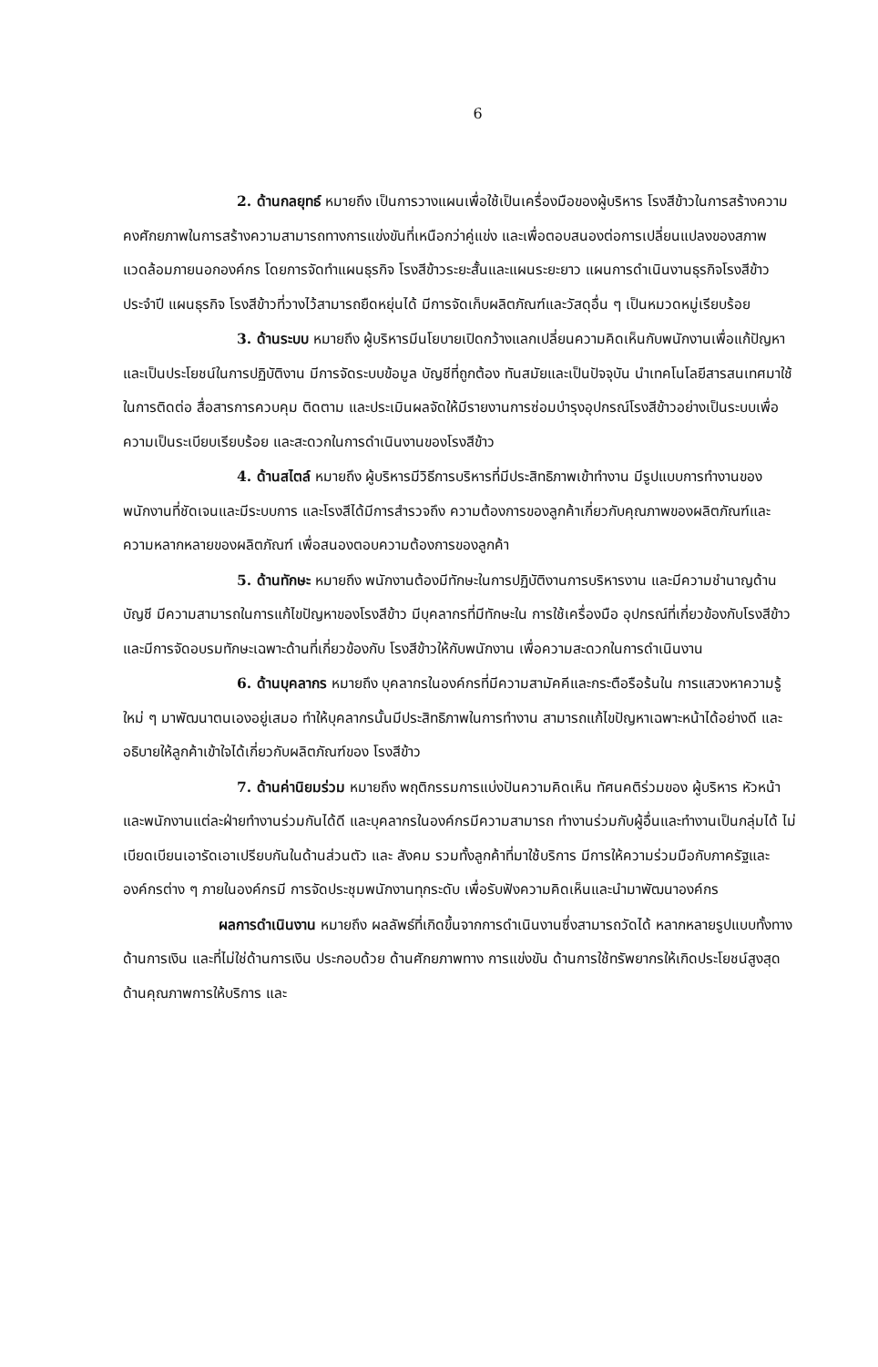6
2. ด้านกลยุทธ์ หมายถึง เป็นการวางแผนเพื่อใช้เป็นเครื่องมือของผู้บริหาร โรงสีข้าวในการสร้างความคงศักยภาพในการสร้างความสามารถทางการแข่งขันที่เหนือกว่าคู่แข่ง และเพื่อตอบสนองต่อการเปลี่ยนแปลงของสภาพแวดล้อมภายนอกองค์กร โดยการจัดทำแผนธุรกิจ โรงสีข้าวระยะสั้นและแผนระยะยาว แผนการดำเนินงานธุรกิจโรงสีข้าวประจำปี แผนธุรกิจ โรงสีข้าวที่วางไว้สามารถยืดหยุ่นได้ มีการจัดเก็บผลิตภัณฑ์และวัสดุอื่น ๆ เป็นหมวดหมู่เรียบร้อย
3. ด้านระบบ หมายถึง ผู้บริหารมีนโยบายเปิดกว้างแลกเปลี่ยนความคิดเห็นกับพนักงานเพื่อแก้ปัญหาและเป็นประโยชน์ในการปฏิบัติงาน มีการจัดระบบข้อมูล บัญชีที่ถูกต้อง ทันสมัยและเป็นปัจจุบัน นำเทคโนโลยีสารสนเทศมาใช้ในการติดต่อ สื่อสารการควบคุม ติดตาม และประเมินผลจัดให้มีรายงานการซ่อมบำรุงอุปกรณ์โรงสีข้าวอย่างเป็นระบบเพื่อความเป็นระเบียบเรียบร้อย และสะดวกในการดำเนินงานของโรงสีข้าว
4. ด้านสไตล์ หมายถึง ผู้บริหารมีวิธีการบริหารที่มีประสิทธิภาพเข้าทำงาน มีรูปแบบการทำงานของพนักงานที่ชัดเจนและมีระบบการ และโรงสีได้มีการสำรวจถึง ความต้องการของลูกค้าเกี่ยวกับคุณภาพของผลิตภัณฑ์และความหลากหลายของผลิตภัณฑ์ เพื่อสนองตอบความต้องการของลูกค้า
5. ด้านทักษะ หมายถึง พนักงานต้องมีทักษะในการปฏิบัติงานการบริหารงาน และมีความชำนาญด้านบัญชี มีความสามารถในการแก้ไขปัญหาของโรงสีข้าว มีบุคลากรที่มีทักษะใน การใช้เครื่องมือ อุปกรณ์ที่เกี่ยวข้องกับโรงสีข้าว และมีการจัดอบรมทักษะเฉพาะด้านที่เกี่ยวข้องกับ โรงสีข้าวให้กับพนักงาน เพื่อความสะดวกในการดำเนินงาน
6. ด้านบุคลากร หมายถึง บุคลากรในองค์กรที่มีความสามัคคีและกระตือรือร้นใน การแสวงหาความรู้ใหม่ ๆ มาพัฒนาตนเองอยู่เสมอ ทำให้บุคลากรนั้นมีประสิทธิภาพในการทำงาน สามารถแก้ไขปัญหาเฉพาะหน้าได้อย่างดี และอธิบายให้ลูกค้าเข้าใจได้เกี่ยวกับผลิตภัณฑ์ของ โรงสีข้าว
7. ด้านค่านิยมร่วม หมายถึง พฤติกรรมการแบ่งปันความคิดเห็น ทัศนคติร่วมของ ผู้บริหาร หัวหน้า และพนักงานแต่ละฝ่ายทำงานร่วมกันได้ดี และบุคลากรในองค์กรมีความสามารถ ทำงานร่วมกับผู้อื่นและทำงานเป็นกลุ่มได้ ไม่เบียดเบียนเอารัดเอาเปรียบกันในด้านส่วนตัว และ สังคม รวมทั้งลูกค้าที่มาใช้บริการ มีการให้ความร่วมมือกับภาครัฐและองค์กรต่าง ๆ ภายในองค์กรมี การจัดประชุมพนักงานทุกระดับ เพื่อรับฟังความคิดเห็นและนำมาพัฒนาองค์กร
ผลการดำเนินงาน หมายถึง ผลลัพธ์ที่เกิดขึ้นจากการดำเนินงานซึ่งสามารถวัดได้ หลากหลายรูปแบบทั้งทางด้านการเงิน และที่ไม่ใช่ด้านการเงิน ประกอบด้วย ด้านศักยภาพทาง การแข่งขัน ด้านการใช้ทรัพยากรให้เกิดประโยชน์สูงสุด ด้านคุณภาพการให้บริการ และ